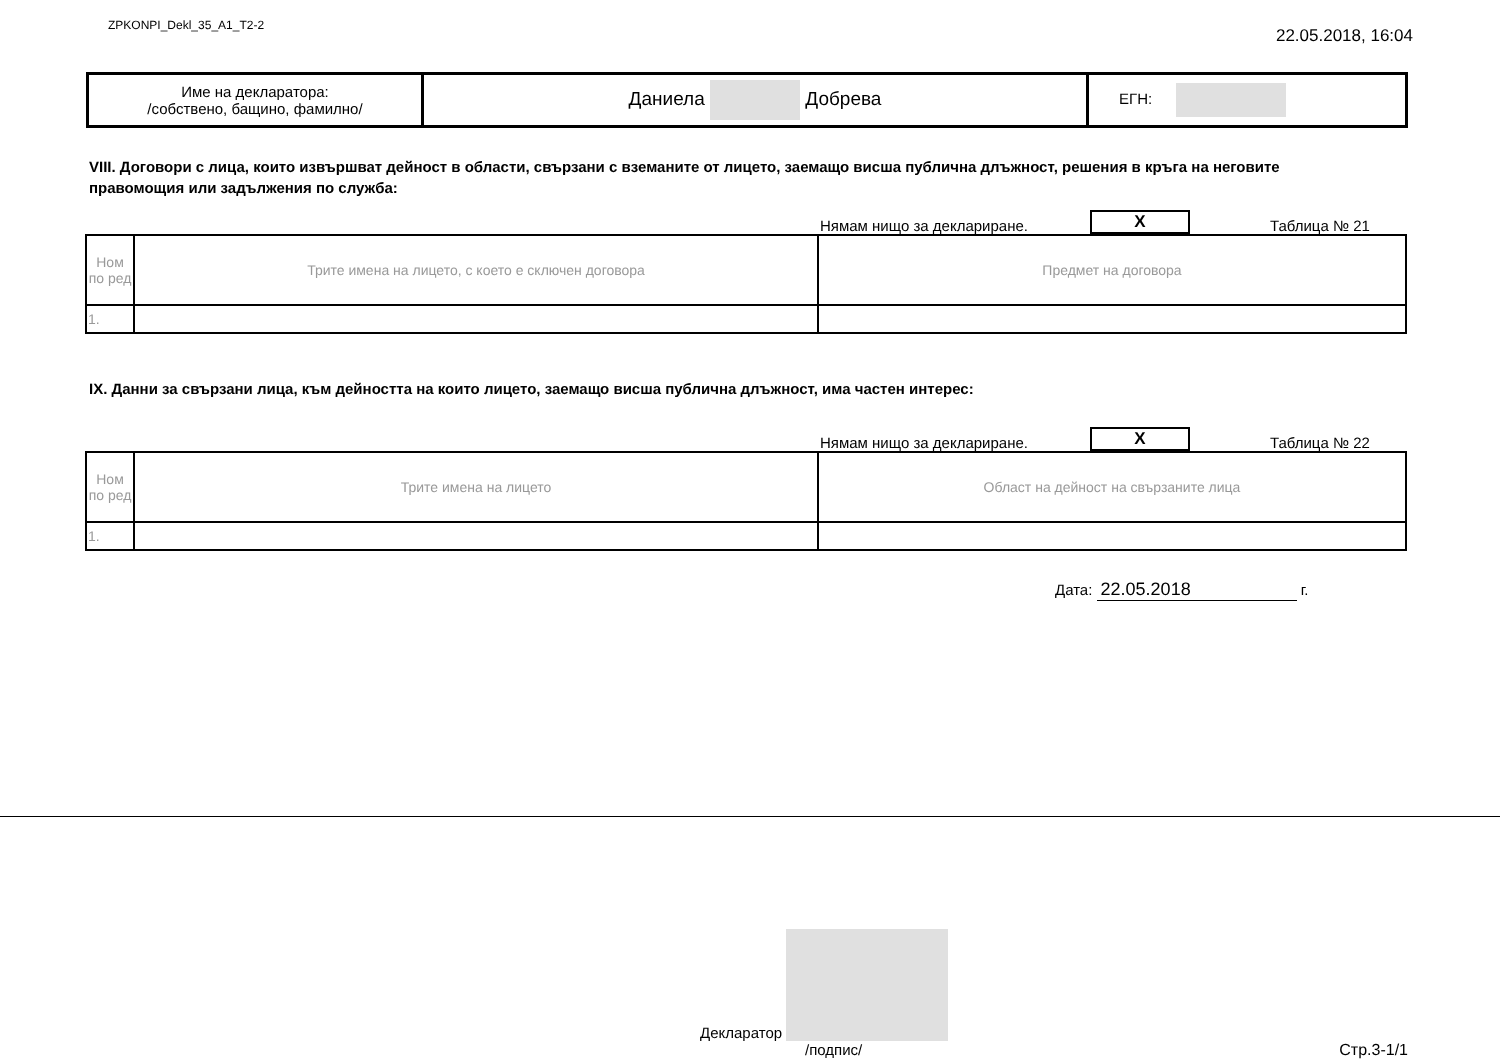ZPKONPI_Dekl_35_A1_T2-2 22.05.2018, 16:04
| Име на декларатора: /собствено, бащино, фамилно/ | Даниела Добрева | ЕГН: |
VIII. Договори с лица, които извършват дейност в области, свързани с вземаните от лицето, заемащо висша публична длъжност, решения в кръга на неговите правомощия или задължения по служба:
Нямам нищо за деклариране. X Таблица № 21
| Ном по ред | Трите имена на лицето, с което е сключен договора | Предмет на договора |
| 1. | | |
IX. Данни за свързани лица, към дейността на които лицето, заемащо висша публична длъжност, има частен интерес:
Нямам нищо за деклариране. X Таблица № 22
| Ном по ред | Трите имена на лицето | Област на дейност на свързаните лица |
| 1. | | |
Дата: 22.05.2018 г.
Декларатор
/подпис/ Стр.3-1/1